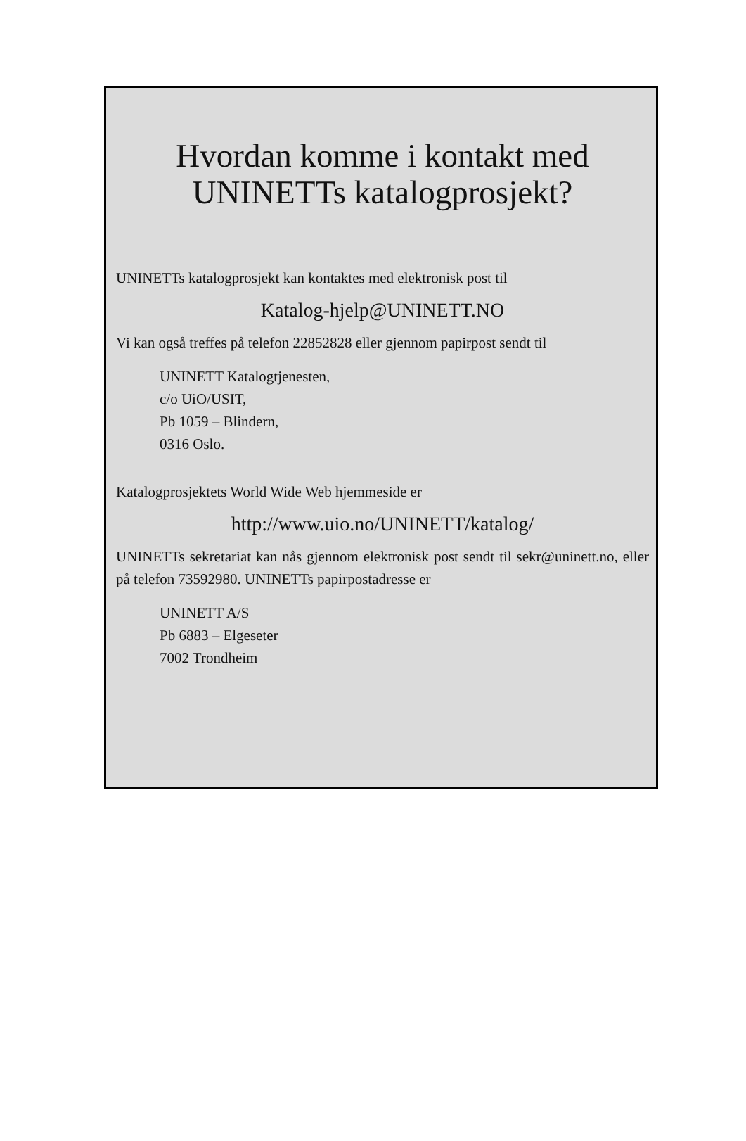Hvordan komme i kontakt med
UNINETTs katalogprosjekt?
UNINETTs katalogprosjekt kan kontaktes med elektronisk post til
Katalog-hjelp@UNINETT.NO
Vi kan også treffes på telefon 22852828 eller gjennom papirpost sendt til
UNINETT Katalogtjenesten,
c/o UiO/USIT,
Pb 1059 – Blindern,
0316 Oslo.
Katalogprosjektets World Wide Web hjemmeside er
http://www.uio.no/UNINETT/katalog/
UNINETTs sekretariat kan nås gjennom elektronisk post sendt til sekr@uninett.no, eller på telefon 73592980. UNINETTs papirpostadresse er
UNINETT A/S
Pb 6883 – Elgeseter
7002 Trondheim